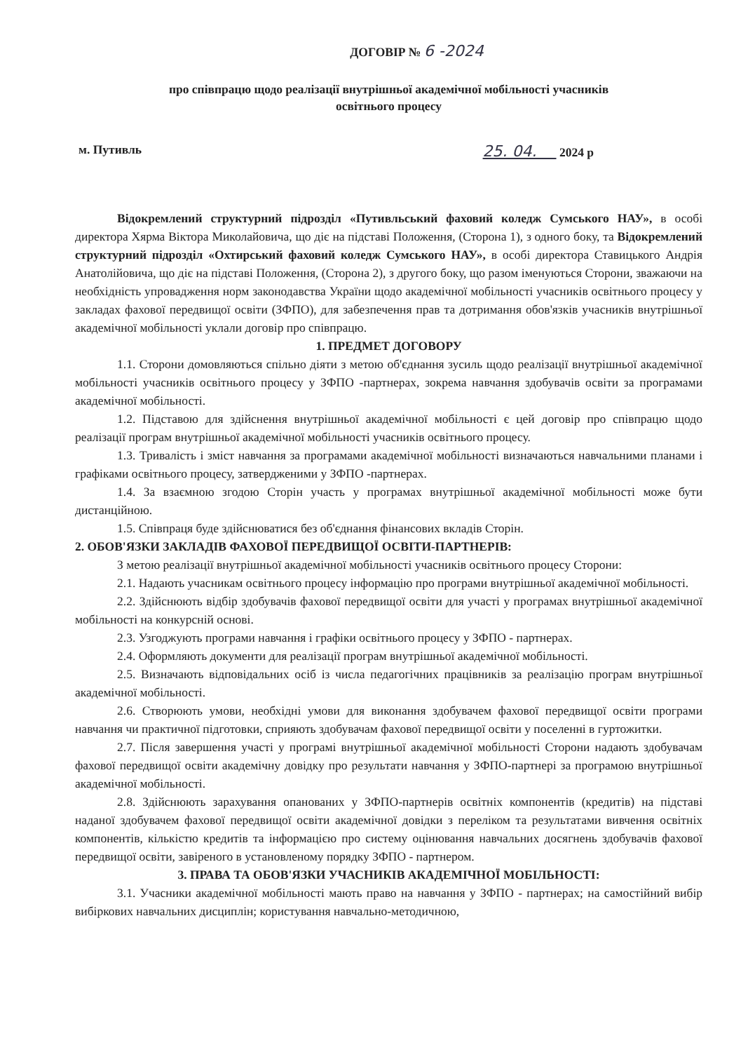ДОГОВІР № 6 -2024
про співпрацю щодо реалізації внутрішньої академічної мобільності учасників
освітнього процесу
м. Путивль 25. 04. 2024 р
Відокремлений структурний підрозділ «Путивльський фаховий коледж Сумського НАУ», в особі директора Хярма Віктора Миколайовича, що діє на підставі Положення, (Сторона 1), з одного боку, та Відокремлений структурний підрозділ «Охтирський фаховий коледж Сумського НАУ», в особі директора Ставицького Андрія Анатолійовича, що діє на підставі Положення, (Сторона 2), з другого боку, що разом іменуються Сторони, зважаючи на необхідність упровадження норм законодавства України щодо академічної мобільності учасників освітнього процесу у закладах фахової передвищої освіти (ЗФПО), для забезпечення прав та дотримання обов'язків учасників внутрішньої академічної мобільності уклали договір про співпрацю.
1. ПРЕДМЕТ ДОГОВОРУ
1.1. Сторони домовляються спільно діяти з метою об'єднання зусиль щодо реалізації внутрішньої академічної мобільності учасників освітнього процесу у ЗФПО -партнерах, зокрема навчання здобувачів освіти за програмами академічної мобільності.
1.2. Підставою для здійснення внутрішньої академічної мобільності є цей договір про співпрацю щодо реалізації програм внутрішньої академічної мобільності учасників освітнього процесу.
1.3. Тривалість і зміст навчання за програмами академічної мобільності визначаються навчальними планами і графіками освітнього процесу, затвердженими у ЗФПО -партнерах.
1.4. За взаємною згодою Сторін участь у програмах внутрішньої академічної мобільності може бути дистанційною.
1.5. Співпраця буде здійснюватися без об'єднання фінансових вкладів Сторін.
2. ОБОВ'ЯЗКИ ЗАКЛАДІВ ФАХОВОЇ ПЕРЕДВИЩОЇ ОСВІТИ-ПАРТНЕРІВ:
З метою реалізації внутрішньої академічної мобільності учасників освітнього процесу Сторони:
2.1. Надають учасникам освітнього процесу інформацію про програми внутрішньої академічної мобільності.
2.2. Здійснюють відбір здобувачів фахової передвищої освіти для участі у програмах внутрішньої академічної мобільності на конкурсній основі.
2.3. Узгоджують програми навчання і графіки освітнього процесу у ЗФПО - партнерах.
2.4. Оформляють документи для реалізації програм внутрішньої академічної мобільності.
2.5. Визначають відповідальних осіб із числа педагогічних працівників за реалізацію програм внутрішньої академічної мобільності.
2.6. Створюють умови, необхідні умови для виконання здобувачем фахової передвищої освіти програми навчання чи практичної підготовки, сприяють здобувачам фахової передвищої освіти у поселенні в гуртожитки.
2.7. Після завершення участі у програмі внутрішньої академічної мобільності Сторони надають здобувачам фахової передвищої освіти академічну довідку про результати навчання у ЗФПО-партнері за програмою внутрішньої академічної мобільності.
2.8. Здійснюють зарахування опанованих у ЗФПО-партнерів освітніх компонентів (кредитів) на підставі наданої здобувачем фахової передвищої освіти академічної довідки з переліком та результатами вивчення освітніх компонентів, кількістю кредитів та інформацією про систему оцінювання навчальних досягнень здобувачів фахової передвищої освіти, завіреного в установленому порядку ЗФПО - партнером.
3. ПРАВА ТА ОБОВ'ЯЗКИ УЧАСНИКІВ АКАДЕМІЧНОЇ МОБІЛЬНОСТІ:
3.1. Учасники академічної мобільності мають право на навчання у ЗФПО - партнерах; на самостійний вибір вибіркових навчальних дисциплін; користування навчально-методичною,